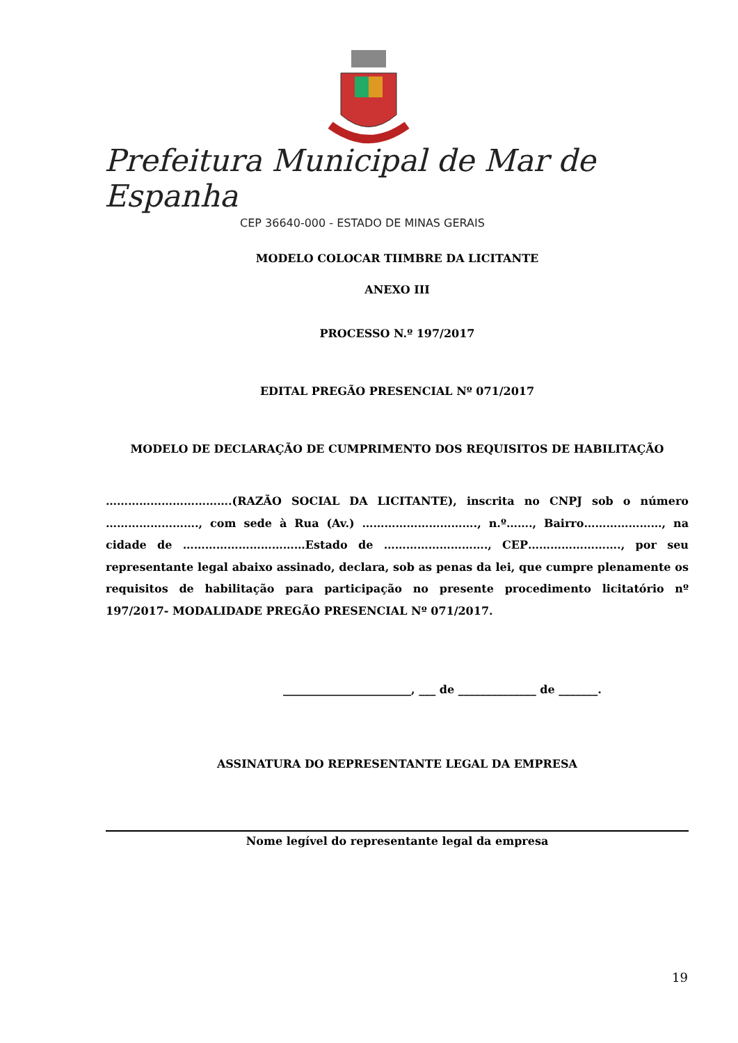Prefeitura Municipal de Mar de Espanha
CEP 36640-000 - ESTADO DE MINAS GERAIS
MODELO COLOCAR TIIMBRE DA LICITANTE
ANEXO III
PROCESSO N.º 197/2017
EDITAL PREGÃO PRESENCIAL Nº 071/2017
MODELO DE DECLARAÇÃO DE CUMPRIMENTO DOS REQUISITOS DE HABILITAÇÃO
…………………………….(RAZÃO SOCIAL DA LICITANTE), inscrita no CNPJ sob o número ……………………., com sede à Rua (Av.) …………………………., n.º……., Bairro…………………, na cidade de ……………………………Estado de ………………………., CEP……………………., por seu representante legal abaixo assinado, declara, sob as penas da lei, que cumpre plenamente os requisitos de habilitação para participação no presente procedimento licitatório nº 197/2017- MODALIDADE PREGÃO PRESENCIAL Nº 071/2017.
_______________________, ___ de ______________ de _______.
ASSINATURA DO REPRESENTANTE LEGAL DA EMPRESA
Nome legível do representante legal da empresa
19